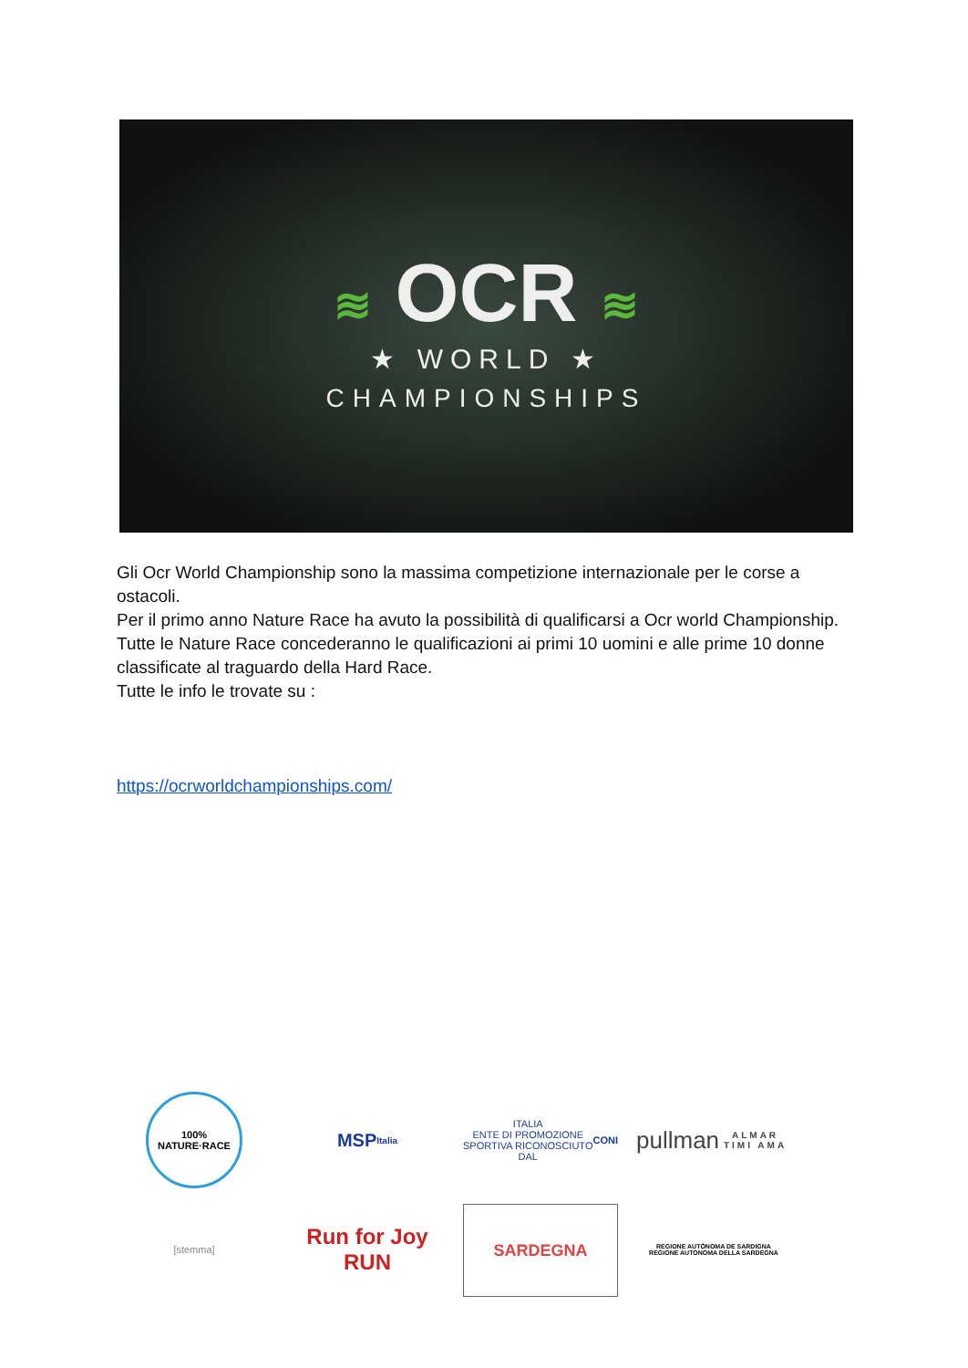≋ OCR ≋
★ WORLD ★
CHAMPIONSHIPS
Gli Ocr World Championship sono la massima competizione internazionale per le corse a ostacoli.
Per il primo anno Nature Race ha avuto la possibilità di qualificarsi a Ocr world Championship.
Tutte le Nature Race concederanno le qualificazioni ai primi 10 uomini e alle prime 10 donne classificate al traguardo della Hard Race.
Tutte le info le trovate su :
https://ocrworldchampionships.com/
100% NATURE·RACE
MSP
Italia
ITALIA
ENTE DI PROMOZIONE SPORTIVA RICONOSCIUTO DAL CONI
pullman
ALMAR TIMI AMA
[stemma]
Run for Joy
RUN
SARDEGNA
REGIONE AUTÒNOMA DE SARDIGNA
REGIONE AUTONOMA DELLA SARDEGNA